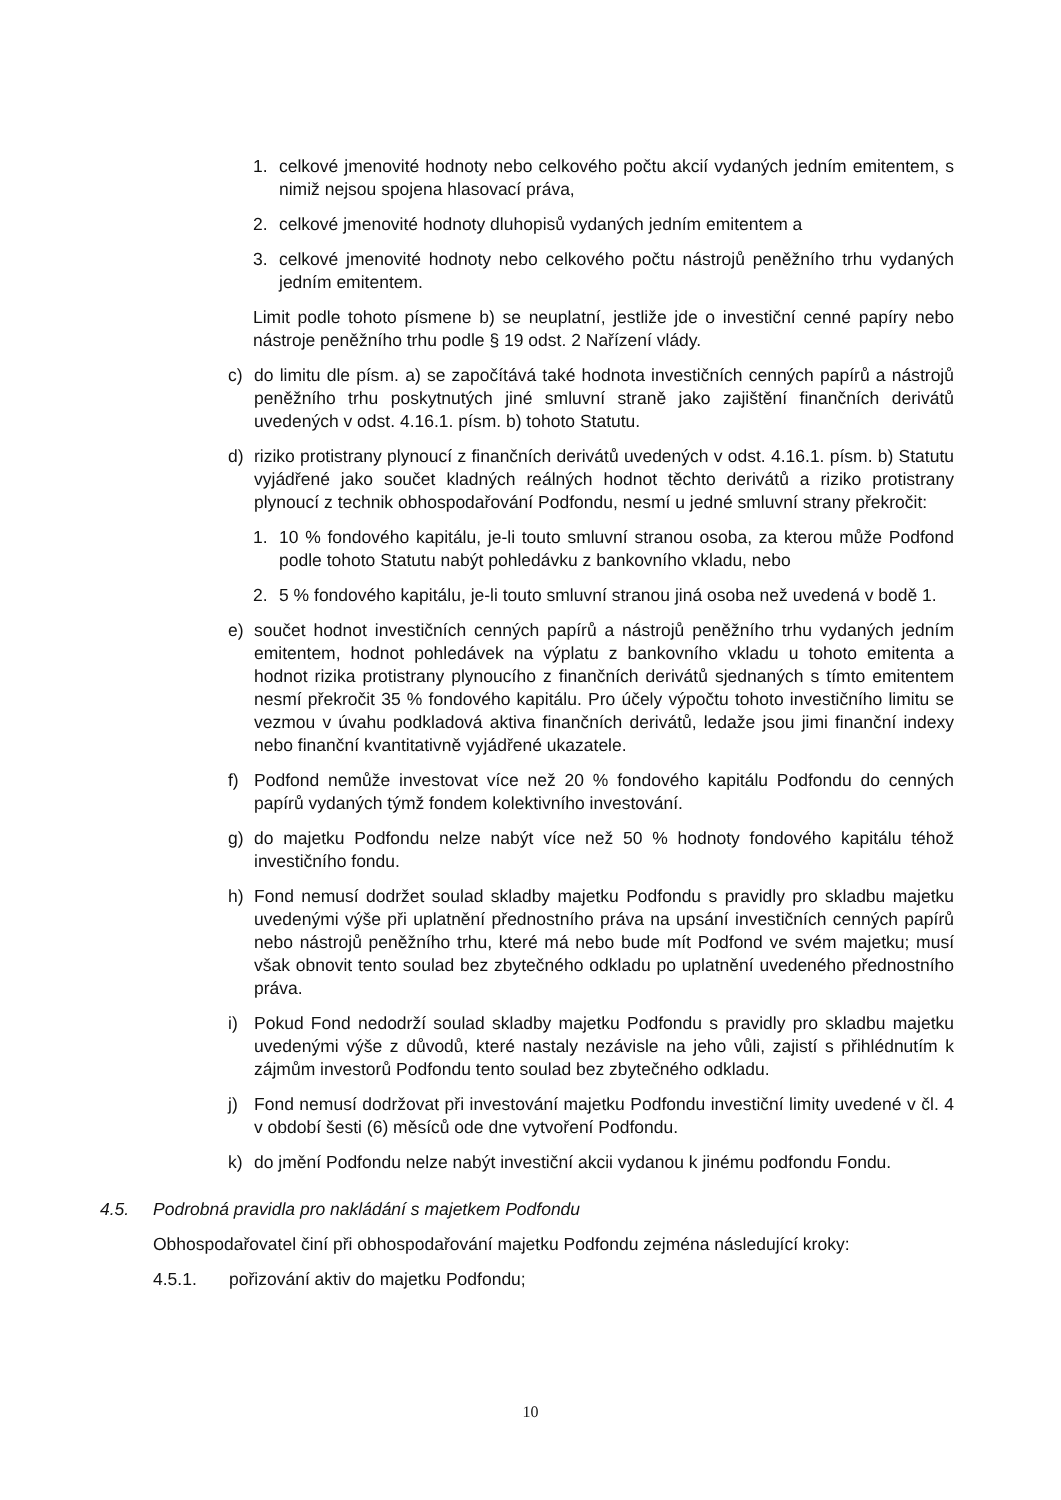1. celkové jmenovité hodnoty nebo celkového počtu akcií vydaných jedním emitentem, s nimiž nejsou spojena hlasovací práva,
2. celkové jmenovité hodnoty dluhopisů vydaných jedním emitentem a
3. celkové jmenovité hodnoty nebo celkového počtu nástrojů peněžního trhu vydaných jedním emitentem.
Limit podle tohoto písmene b) se neuplatní, jestliže jde o investiční cenné papíry nebo nástroje peněžního trhu podle § 19 odst. 2 Nařízení vlády.
c) do limitu dle písm. a) se započítává také hodnota investičních cenných papírů a nástrojů peněžního trhu poskytnutých jiné smluvní straně jako zajištění finančních derivátů uvedených v odst. 4.16.1. písm. b) tohoto Statutu.
d) riziko protistrany plynoucí z finančních derivátů uvedených v odst. 4.16.1. písm. b) Statutu vyjádřené jako součet kladných reálných hodnot těchto derivátů a riziko protistrany plynoucí z technik obhospodařování Podfondu, nesmí u jedné smluvní strany překročit:
1. 10 % fondového kapitálu, je-li touto smluvní stranou osoba, za kterou může Podfond podle tohoto Statutu nabýt pohledávku z bankovního vkladu, nebo
2. 5 % fondového kapitálu, je-li touto smluvní stranou jiná osoba než uvedená v bodě 1.
e) součet hodnot investičních cenných papírů a nástrojů peněžního trhu vydaných jedním emitentem, hodnot pohledávek na výplatu z bankovního vkladu u tohoto emitenta a hodnot rizika protistrany plynoucího z finančních derivátů sjednaných s tímto emitentem nesmí překročit 35 % fondového kapitálu. Pro účely výpočtu tohoto investičního limitu se vezmou v úvahu podkladová aktiva finančních derivátů, ledaže jsou jimi finanční indexy nebo finanční kvantitativně vyjádřené ukazatele.
f) Podfond nemůže investovat více než 20 % fondového kapitálu Podfondu do cenných papírů vydaných týmž fondem kolektivního investování.
g) do majetku Podfondu nelze nabýt více než 50 % hodnoty fondového kapitálu téhož investičního fondu.
h) Fond nemusí dodržet soulad skladby majetku Podfondu s pravidly pro skladbu majetku uvedenými výše při uplatnění přednostního práva na upsání investičních cenných papírů nebo nástrojů peněžního trhu, které má nebo bude mít Podfond ve svém majetku; musí však obnovit tento soulad bez zbytečného odkladu po uplatnění uvedeného přednostního práva.
i) Pokud Fond nedodrží soulad skladby majetku Podfondu s pravidly pro skladbu majetku uvedenými výše z důvodů, které nastaly nezávisle na jeho vůli, zajistí s přihlédnutím k zájmům investorů Podfondu tento soulad bez zbytečného odkladu.
j) Fond nemusí dodržovat při investování majetku Podfondu investiční limity uvedené v čl. 4 v období šesti (6) měsíců ode dne vytvoření Podfondu.
k) do jmění Podfondu nelze nabýt investiční akcii vydanou k jinému podfondu Fondu.
4.5. Podrobná pravidla pro nakládání s majetkem Podfondu
Obhospodařovatel činí při obhospodařování majetku Podfondu zejména následující kroky:
4.5.1. pořizování aktiv do majetku Podfondu;
10